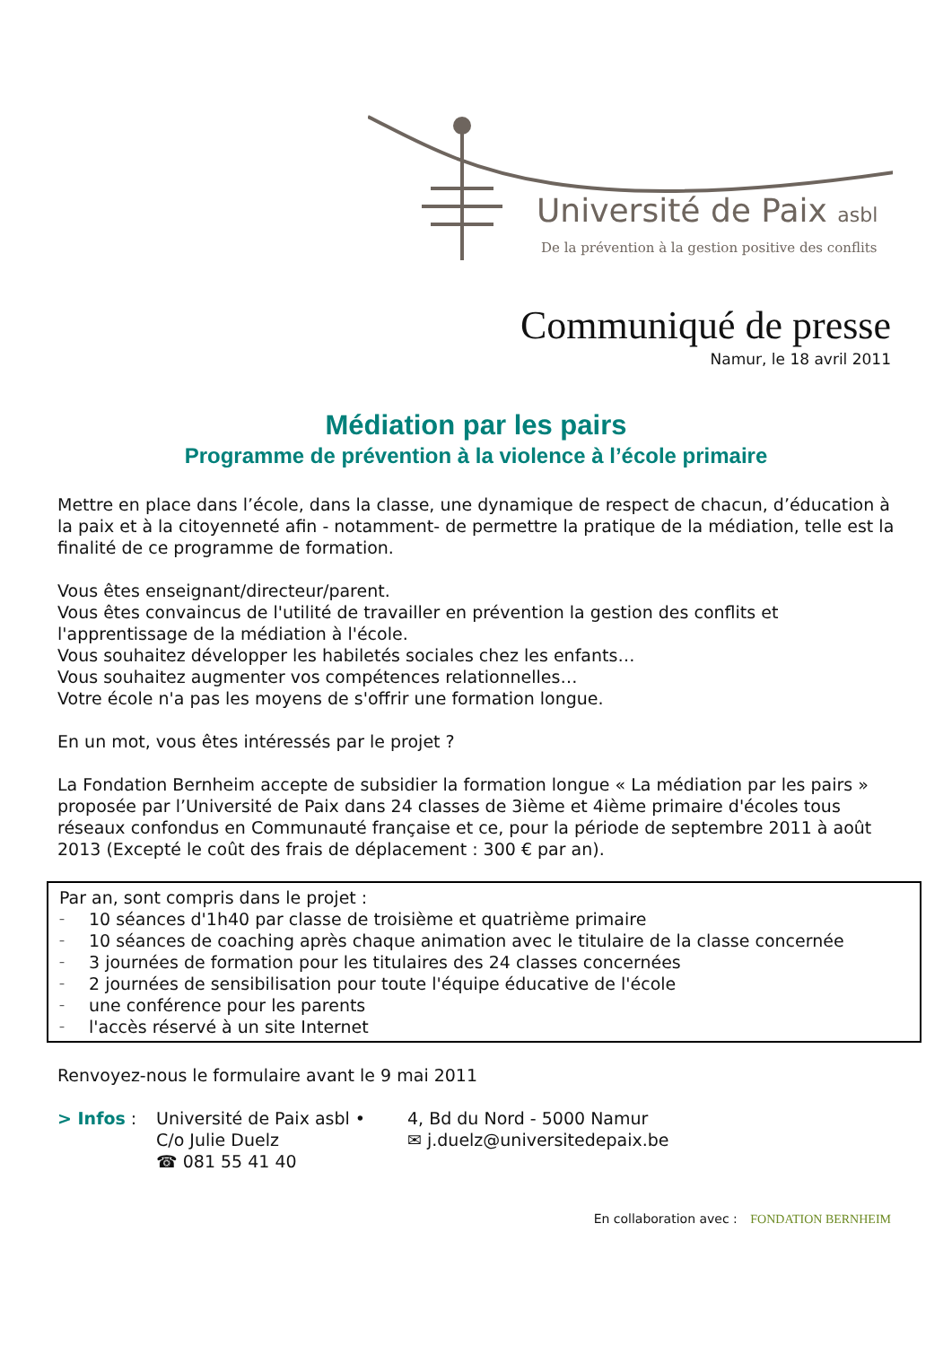Université de Paix asbl
De la prévention à la gestion positive des conflits
Communiqué de presse
Namur, le 18 avril 2011
Médiation par les pairs
Programme de prévention à la violence à l’école primaire
Mettre en place dans l’école, dans la classe, une dynamique de respect de chacun, d’éducation à la paix et à la citoyenneté afin - notamment- de permettre la pratique de la médiation, telle est la finalité de ce programme de formation.
Vous êtes enseignant/directeur/parent.
Vous êtes convaincus de l'utilité de travailler en prévention la gestion des conflits et l'apprentissage de la médiation à l'école.
Vous souhaitez développer les habiletés sociales chez les enfants…
Vous souhaitez augmenter vos compétences relationnelles…
Votre école n'a pas les moyens de s'offrir une formation longue.
En un mot, vous êtes intéressés par le projet ?
La Fondation Bernheim accepte de subsidier la formation longue « La médiation par les pairs » proposée par l’Université de Paix dans 24 classes de 3ième et 4ième primaire d'écoles tous réseaux confondus en Communauté française et ce, pour la période de septembre 2011 à août 2013 (Excepté le coût des frais de déplacement : 300 € par an).
Par an, sont compris dans le projet :
– 10 séances d'1h40 par classe de troisième et quatrième primaire
– 10 séances de coaching après chaque animation avec le titulaire de la classe concernée
– 3 journées de formation pour les titulaires des 24 classes concernées
– 2 journées de sensibilisation pour toute l'équipe éducative de l'école
– une conférence pour les parents
– l'accès réservé à un site Internet
Renvoyez-nous le formulaire avant le 9 mai 2011
> Infos :
Université de Paix asbl •
4, Bd du Nord - 5000 Namur
C/o Julie Duelz
✉ j.duelz@universitedepaix.be
☎ 081 55 41 40
En collaboration avec : FONDATION BERNHEIM